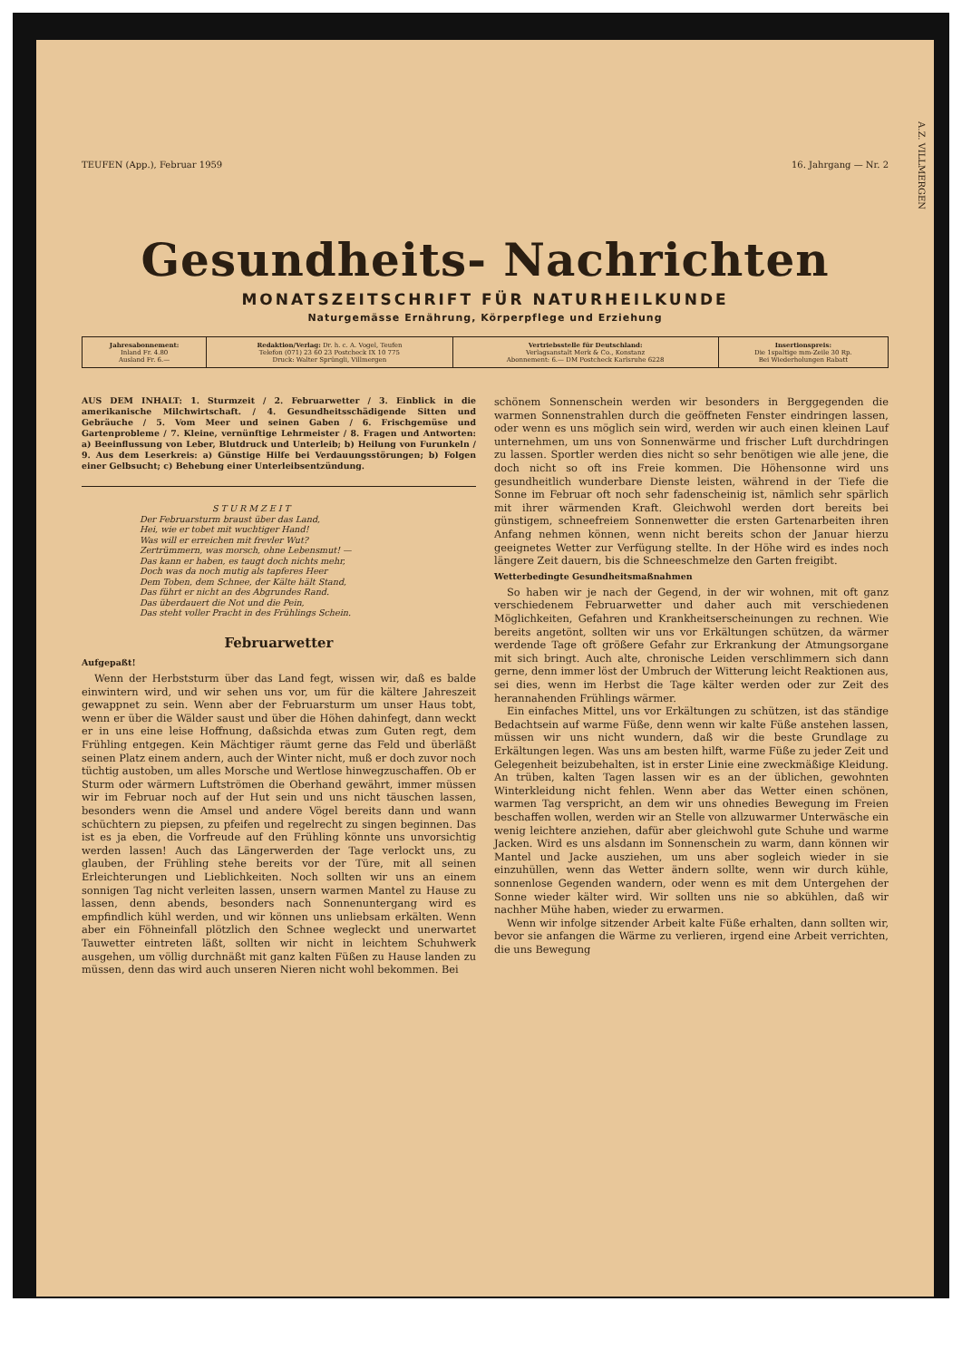A.Z. VILLMERGEN
TEUFEN (App.), Februar 1959 16. Jahrgang — Nr. 2
Gesundheits- Nachrichten
MONATSZEITSCHRIFT FÜR NATURHEILKUNDE
Naturgemässe Ernährung, Körperpflege und Erziehung
| Jahresabonnement: Inland Fr. 4.80 Ausland Fr. 6.— | Redaktion/Verlag: Dr. h. c. A. Vogel, Teufen Telefon (071) 23 60 23 Postcheck IX 10 775 Druck: Walter Sprüngli, Villmergen | Vertriebsstelle für Deutschland: Verlagsanstalt Merk & Co., Konstanz Abonnement: 6.— DM Postcheck Karlsruhe 6228 | Insertionspreis: Die 1spaltige mm-Zeile 30 Rp. Bei Wiederholungen Rabatt |
AUS DEM INHALT: 1. Sturmzeit / 2. Februarwetter / 3. Einblick in die amerikanische Milchwirtschaft. / 4. Gesundheitsschädigende Sitten und Gebräuche / 5. Vom Meer und seinen Gaben / 6. Frischgemüse und Gartenprobleme / 7. Kleine, vernünftige Lehrmeister / 8. Fragen und Antworten: a) Beeinflussung von Leber, Blutdruck und Unterleib; b) Heilung von Furunkeln / 9. Aus dem Leserkreis: a) Günstige Hilfe bei Verdauungsstörungen; b) Folgen einer Gelbsucht; c) Behebung einer Unterleibsentzündung.
STURMZEIT
Der Februarsturm braust über das Land,
Hei, wie er tobet mit wuchtiger Hand!
Was will er erreichen mit frevler Wut?
Zertrümmern, was morsch, ohne Lebensmut! —
Das kann er haben, es taugt doch nichts mehr,
Doch was da noch mutig als tapferes Heer
Dem Toben, dem Schnee, der Kälte hält Stand,
Das führt er nicht an des Abgrundes Rand.
Das überdauert die Not und die Pein,
Das steht voller Pracht in des Frühlings Schein.
Februarwetter
Aufgepaßt!
Wenn der Herbststurm über das Land fegt, wissen wir, daß es balde einwintern wird, und wir sehen uns vor, um für die kältere Jahreszeit gewappnet zu sein. Wenn aber der Februarsturm um unser Haus tobt, wenn er über die Wälder saust und über die Höhen dahinfegt, dann weckt er in uns eine leise Hoffnung, daßsichda etwas zum Guten regt, dem Frühling entgegen. Kein Mächtiger räumt gerne das Feld und überläßt seinen Platz einem andern, auch der Winter nicht, muß er doch zuvor noch tüchtig austoben, um alles Morsche und Wertlose hinwegzuschaffen. Ob er Sturm oder wärmern Luftströmen die Oberhand gewährt, immer müssen wir im Februar noch auf der Hut sein und uns nicht täuschen lassen, besonders wenn die Amsel und andere Vögel bereits dann und wann schüchtern zu piepsen, zu pfeifen und regelrecht zu singen beginnen. Das ist es ja eben, die Vorfreude auf den Frühling könnte uns unvorsichtig werden lassen! Auch das Längerwerden der Tage verlockt uns, zu glauben, der Frühling stehe bereits vor der Türe, mit all seinen Erleichterungen und Lieblichkeiten. Noch sollten wir uns an einem sonnigen Tag nicht verleiten lassen, unsern warmen Mantel zu Hause zu lassen, denn abends, besonders nach Sonnenuntergang wird es empfindlich kühl werden, und wir können uns unliebsam erkälten. Wenn aber ein Föhneinfall plötzlich den Schnee wegleckt und unerwartet Tauwetter eintreten läßt, sollten wir nicht in leichtem Schuhwerk ausgehen, um völlig durchnäßt mit ganz kalten Füßen zu Hause landen zu müssen, denn das wird auch unseren Nieren nicht wohl bekommen. Bei
schönem Sonnenschein werden wir besonders in Berggegenden die warmen Sonnenstrahlen durch die geöffneten Fenster eindringen lassen, oder wenn es uns möglich sein wird, werden wir auch einen kleinen Lauf unternehmen, um uns von Sonnenwärme und frischer Luft durchdringen zu lassen. Sportler werden dies nicht so sehr benötigen wie alle jene, die doch nicht so oft ins Freie kommen. Die Höhensonne wird uns gesundheitlich wunderbare Dienste leisten, während in der Tiefe die Sonne im Februar oft noch sehr fadenscheinig ist, nämlich sehr spärlich mit ihrer wärmenden Kraft. Gleichwohl werden dort bereits bei günstigem, schneefreiem Sonnenwetter die ersten Gartenarbeiten ihren Anfang nehmen können, wenn nicht bereits schon der Januar hierzu geeignetes Wetter zur Verfügung stellte. In der Höhe wird es indes noch längere Zeit dauern, bis die Schneeschmelze den Garten freigibt.
Wetterbedingte Gesundheitsmaßnahmen
So haben wir je nach der Gegend, in der wir wohnen, mit oft ganz verschiedenem Februarwetter und daher auch mit verschiedenen Möglichkeiten, Gefahren und Krankheitserscheinungen zu rechnen. Wie bereits angetönt, sollten wir uns vor Erkältungen schützen, da wärmer werdende Tage oft größere Gefahr zur Erkrankung der Atmungsorgane mit sich bringt. Auch alte, chronische Leiden verschlimmern sich dann gerne, denn immer löst der Umbruch der Witterung leicht Reaktionen aus, sei dies, wenn im Herbst die Tage kälter werden oder zur Zeit des herannahenden Frühlings wärmer.
Ein einfaches Mittel, uns vor Erkältungen zu schützen, ist das ständige Bedachtsein auf warme Füße, denn wenn wir kalte Füße anstehen lassen, müssen wir uns nicht wundern, daß wir die beste Grundlage zu Erkältungen legen. Was uns am besten hilft, warme Füße zu jeder Zeit und Gelegenheit beizubehalten, ist in erster Linie eine zweckmäßige Kleidung. An trüben, kalten Tagen lassen wir es an der üblichen, gewohnten Winterkleidung nicht fehlen. Wenn aber das Wetter einen schönen, warmen Tag verspricht, an dem wir uns ohnedies Bewegung im Freien beschaffen wollen, werden wir an Stelle von allzuwarmer Unterwäsche ein wenig leichtere anziehen, dafür aber gleichwohl gute Schuhe und warme Jacken. Wird es uns alsdann im Sonnenschein zu warm, dann können wir Mantel und Jacke ausziehen, um uns aber sogleich wieder in sie einzuhüllen, wenn das Wetter ändern sollte, wenn wir durch kühle, sonnenlose Gegenden wandern, oder wenn es mit dem Untergehen der Sonne wieder kälter wird. Wir sollten uns nie so abkühlen, daß wir nachher Mühe haben, wieder zu erwarmen.
Wenn wir infolge sitzender Arbeit kalte Füße erhalten, dann sollten wir, bevor sie anfangen die Wärme zu verlieren, irgend eine Arbeit verrichten, die uns Bewegung